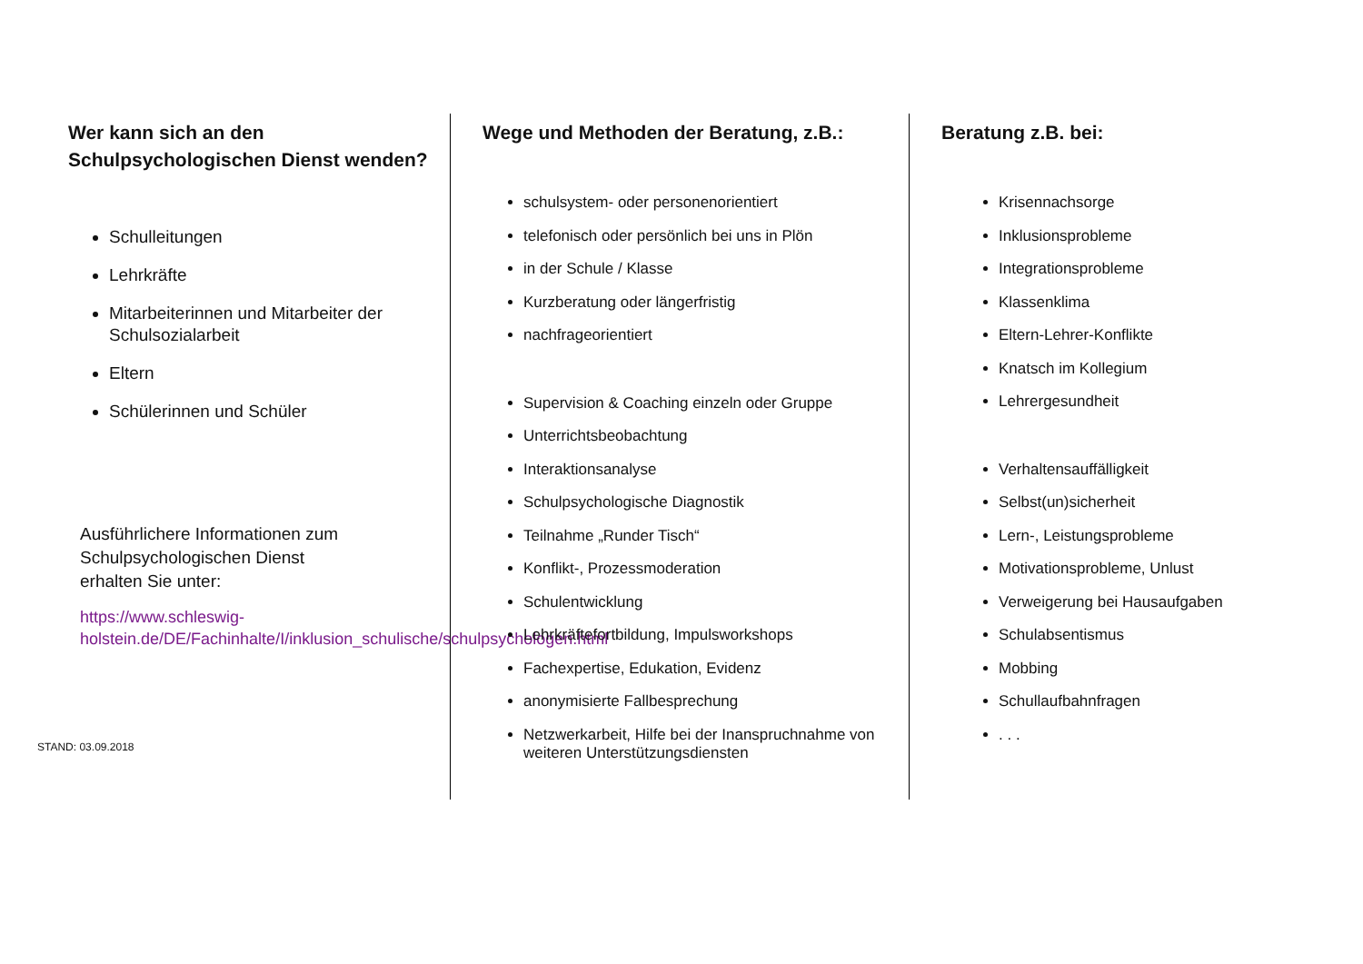Wer kann sich an den Schulpsychologischen Dienst wenden?
Schulleitungen
Lehrkräfte
Mitarbeiterinnen und Mitarbeiter der Schulsozialarbeit
Eltern
Schülerinnen und Schüler
Ausführlichere Informationen zum Schulpsychologischen Dienst
erhalten Sie unter:
https://www.schleswig-holstein.de/DE/Fachinhalte/I/inklusion_schulische/schulpsychologen.html
STAND: 03.09.2018
Wege und Methoden der Beratung, z.B.:
schulsystem- oder personenorientiert
telefonisch oder persönlich bei uns in Plön
in der Schule / Klasse
Kurzberatung oder längerfristig
nachfrageorientiert
Supervision & Coaching einzeln oder Gruppe
Unterrichtsbeobachtung
Interaktionsanalyse
Schulpsychologische Diagnostik
Teilnahme „Runder Tisch“
Konflikt-, Prozessmoderation
Schulentwicklung
Lehrkräftefortbildung, Impulsworkshops
Fachexpertise, Edukation, Evidenz
anonymisierte Fallbesprechung
Netzwerkarbeit, Hilfe bei der Inanspruchnahme von weiteren Unterstützungsdiensten
Beratung z.B. bei:
Krisennachsorge
Inklusionsprobleme
Integrationsprobleme
Klassenklima
Eltern-Lehrer-Konflikte
Knatsch im Kollegium
Lehrergesundheit
Verhaltensauffälligkeit
Selbst(un)sicherheit
Lern-, Leistungsprobleme
Motivationsprobleme, Unlust
Verweigerung bei Hausaufgaben
Schulabsentismus
Mobbing
Schullaufbahnfragen
. . .